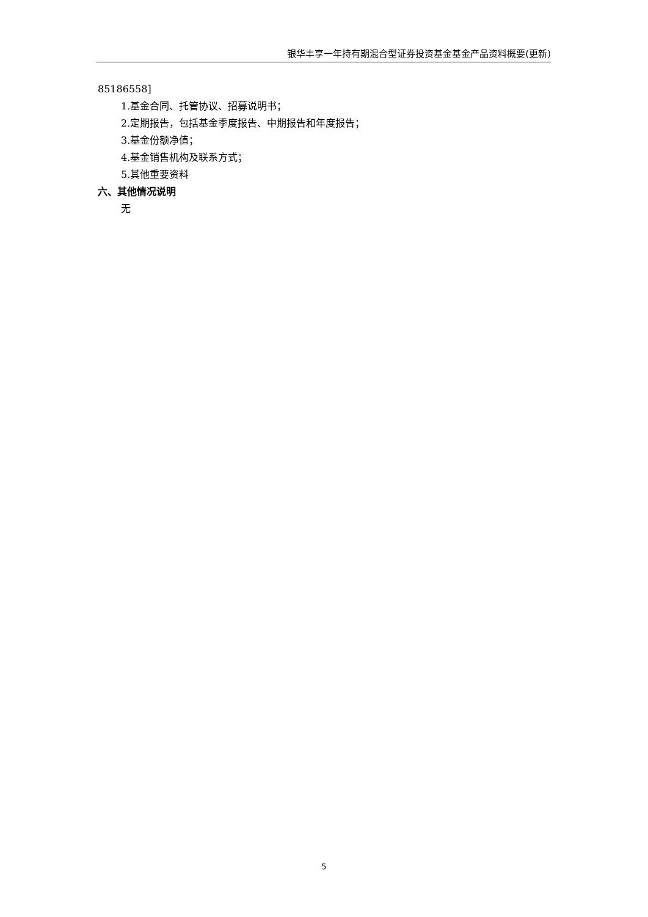银华丰享一年持有期混合型证券投资基金基金产品资料概要(更新)
85186558]
1.基金合同、托管协议、招募说明书；
2.定期报告，包括基金季度报告、中期报告和年度报告；
3.基金份额净值；
4.基金销售机构及联系方式；
5.其他重要资料
六、其他情况说明
无
5